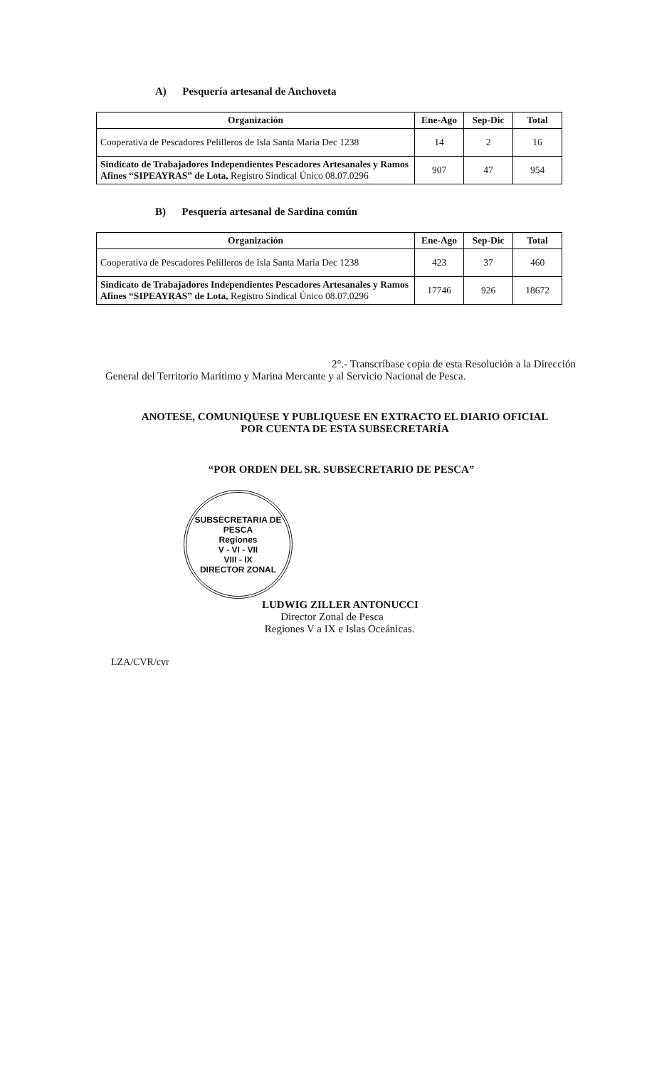A) Pesquería artesanal de Anchoveta
| Organización | Ene-Ago | Sep-Dic | Total |
| --- | --- | --- | --- |
| Cooperativa de Pescadores Pelilleros de Isla Santa Maria Dec 1238 | 14 | 2 | 16 |
| Sindicato de Trabajadores Independientes Pescadores Artesanales y Ramos Afines “SIPEAYRAS” de Lota, Registro Sindical Único 08.07.0296 | 907 | 47 | 954 |
B) Pesquería artesanal de Sardina común
| Organización | Ene-Ago | Sep-Dic | Total |
| --- | --- | --- | --- |
| Cooperativa de Pescadores Pelilleros de Isla Santa Maria Dec 1238 | 423 | 37 | 460 |
| Sindicato de Trabajadores Independientes Pescadores Artesanales y Ramos Afines “SIPEAYRAS” de Lota, Registro Sindical Único 08.07.0296 | 17746 | 926 | 18672 |
2°.- Transcríbase copia de esta Resolución a la Dirección General del Territorio Marítimo y Marina Mercante y al Servicio Nacional de Pesca.
ANOTESE, COMUNIQUESE Y PUBLIQUESE EN EXTRACTO EL DIARIO OFICIAL
POR CUENTA DE ESTA SUBSECRETARÍA
“POR ORDEN DEL SR. SUBSECRETARIO DE PESCA”
SUBSECRETARIA DE PESCA
Regiones
V - VI - VII
VIII - IX
DIRECTOR ZONAL
LUDWIG ZILLER ANTONUCCI
Director Zonal de Pesca
Regiones V a IX e Islas Oceánicas.
LZA/CVR/cvr